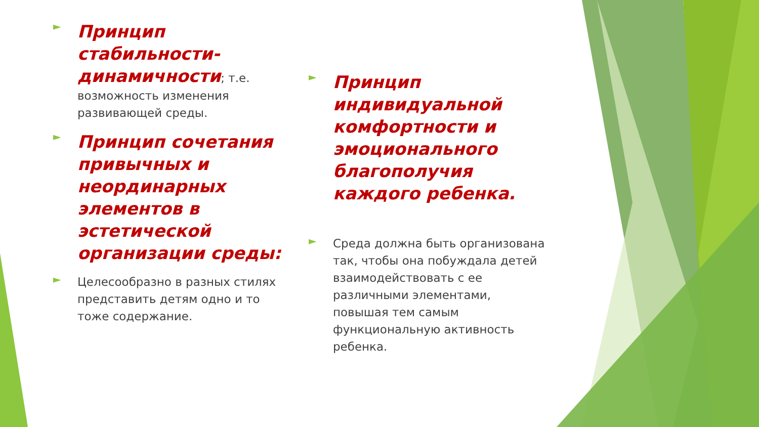►
Принцип стабильности-динамичности; т.е. возможность изменения развивающей среды.
►
Принцип сочетания привычных и неординарных элементов в эстетической организации среды:
►
Целесообразно в разных стилях представить детям одно и то тоже содержание.
►
Принцип индивидуальной комфортности и эмоционального благополучия каждого ребенка.
►
Среда должна быть организована так, чтобы она побуждала детей взаимодействовать с ее различными элементами, повышая тем самым функциональную активность ребенка.